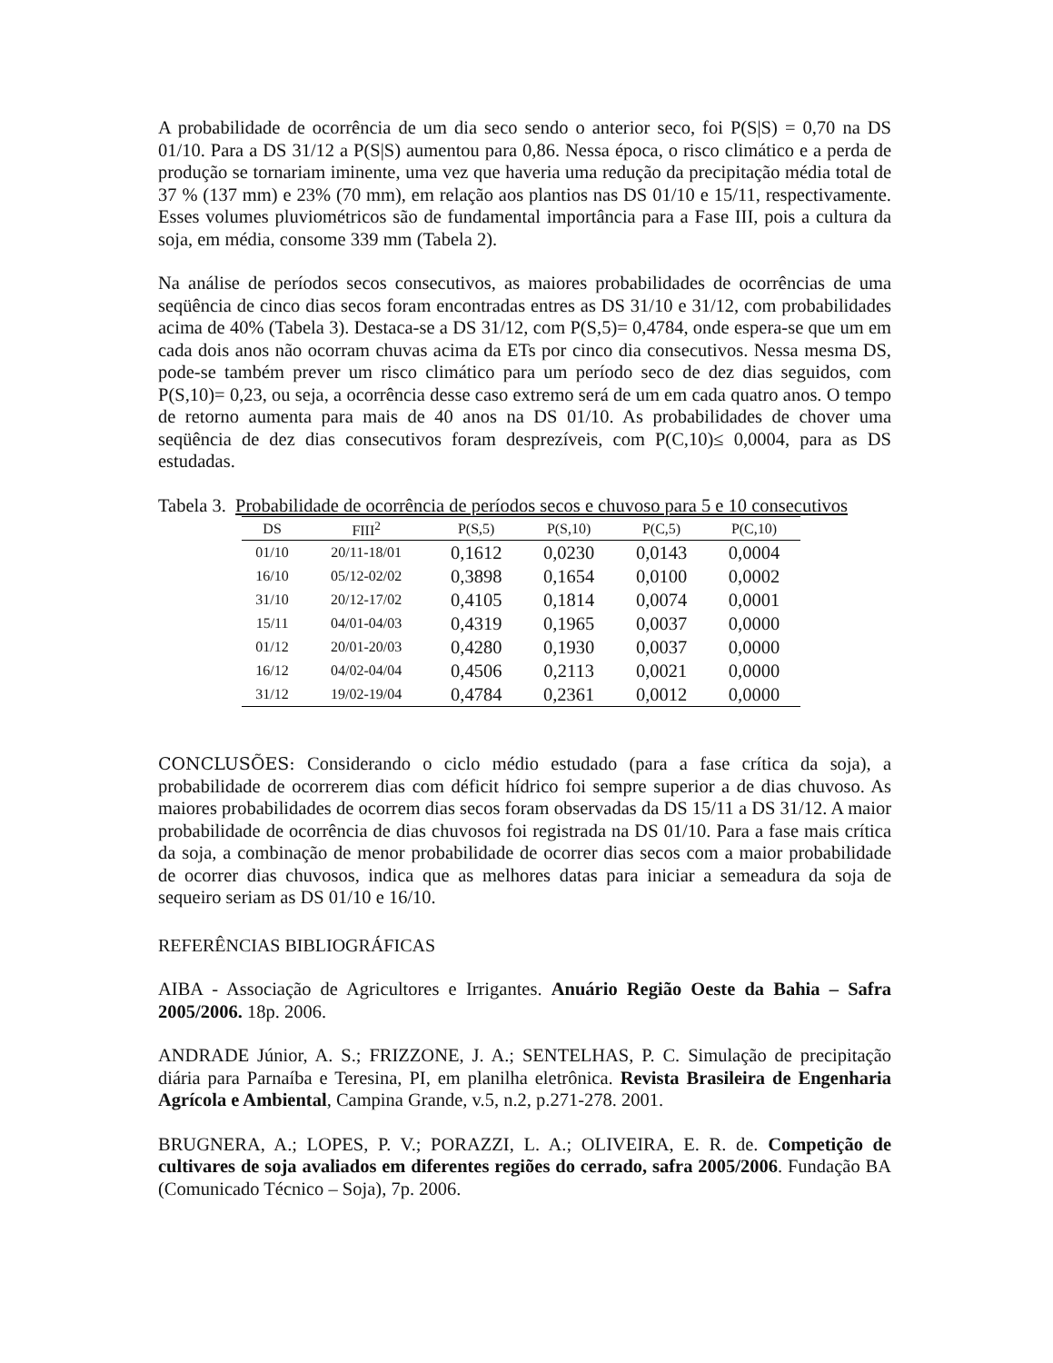A probabilidade de ocorrência de um dia seco sendo o anterior seco, foi P(S|S) = 0,70 na DS 01/10. Para a DS 31/12 a P(S|S) aumentou para 0,86. Nessa época, o risco climático e a perda de produção se tornariam iminente, uma vez que haveria uma redução da precipitação média total de 37 % (137 mm) e 23% (70 mm), em relação aos plantios nas DS 01/10 e 15/11, respectivamente. Esses volumes pluviométricos são de fundamental importância para a Fase III, pois a cultura da soja, em média, consome 339 mm (Tabela 2).
Na análise de períodos secos consecutivos, as maiores probabilidades de ocorrências de uma seqüência de cinco dias secos foram encontradas entres as DS 31/10 e 31/12, com probabilidades acima de 40% (Tabela 3). Destaca-se a DS 31/12, com P(S,5)= 0,4784, onde espera-se que um em cada dois anos não ocorram chuvas acima da ETs por cinco dia consecutivos. Nessa mesma DS, pode-se também prever um risco climático para um período seco de dez dias seguidos, com P(S,10)= 0,23, ou seja, a ocorrência desse caso extremo será de um em cada quatro anos. O tempo de retorno aumenta para mais de 40 anos na DS 01/10. As probabilidades de chover uma seqüência de dez dias consecutivos foram desprezíveis, com P(C,10)≤ 0,0004, para as DS estudadas.
Tabela 3. Probabilidade de ocorrência de períodos secos e chuvoso para 5 e 10 consecutivos
| DS | FIII<sup>2</sup> | P(S,5) | P(S,10) | P(C,5) | P(C,10) |
| --- | --- | --- | --- | --- | --- |
| 01/10 | 20/11-18/01 | 0,1612 | 0,0230 | 0,0143 | 0,0004 |
| 16/10 | 05/12-02/02 | 0,3898 | 0,1654 | 0,0100 | 0,0002 |
| 31/10 | 20/12-17/02 | 0,4105 | 0,1814 | 0,0074 | 0,0001 |
| 15/11 | 04/01-04/03 | 0,4319 | 0,1965 | 0,0037 | 0,0000 |
| 01/12 | 20/01-20/03 | 0,4280 | 0,1930 | 0,0037 | 0,0000 |
| 16/12 | 04/02-04/04 | 0,4506 | 0,2113 | 0,0021 | 0,0000 |
| 31/12 | 19/02-19/04 | 0,4784 | 0,2361 | 0,0012 | 0,0000 |
CONCLUSÕES: Considerando o ciclo médio estudado (para a fase crítica da soja), a probabilidade de ocorrerem dias com déficit hídrico foi sempre superior a de dias chuvoso. As maiores probabilidades de ocorrem dias secos foram observadas da DS 15/11 a DS 31/12. A maior probabilidade de ocorrência de dias chuvosos foi registrada na DS 01/10. Para a fase mais crítica da soja, a combinação de menor probabilidade de ocorrer dias secos com a maior probabilidade de ocorrer dias chuvosos, indica que as melhores datas para iniciar a semeadura da soja de sequeiro seriam as DS 01/10 e 16/10.
REFERÊNCIAS BIBLIOGRÁFICAS
AIBA - Associação de Agricultores e Irrigantes. Anuário Região Oeste da Bahia – Safra 2005/2006. 18p. 2006.
ANDRADE Júnior, A. S.; FRIZZONE, J. A.; SENTELHAS, P. C. Simulação de precipitação diária para Parnaíba e Teresina, PI, em planilha eletrônica. Revista Brasileira de Engenharia Agrícola e Ambiental, Campina Grande, v.5, n.2, p.271-278. 2001.
BRUGNERA, A.; LOPES, P. V.; PORAZZI, L. A.; OLIVEIRA, E. R. de. Competição de cultivares de soja avaliados em diferentes regiões do cerrado, safra 2005/2006. Fundação BA (Comunicado Técnico – Soja), 7p. 2006.